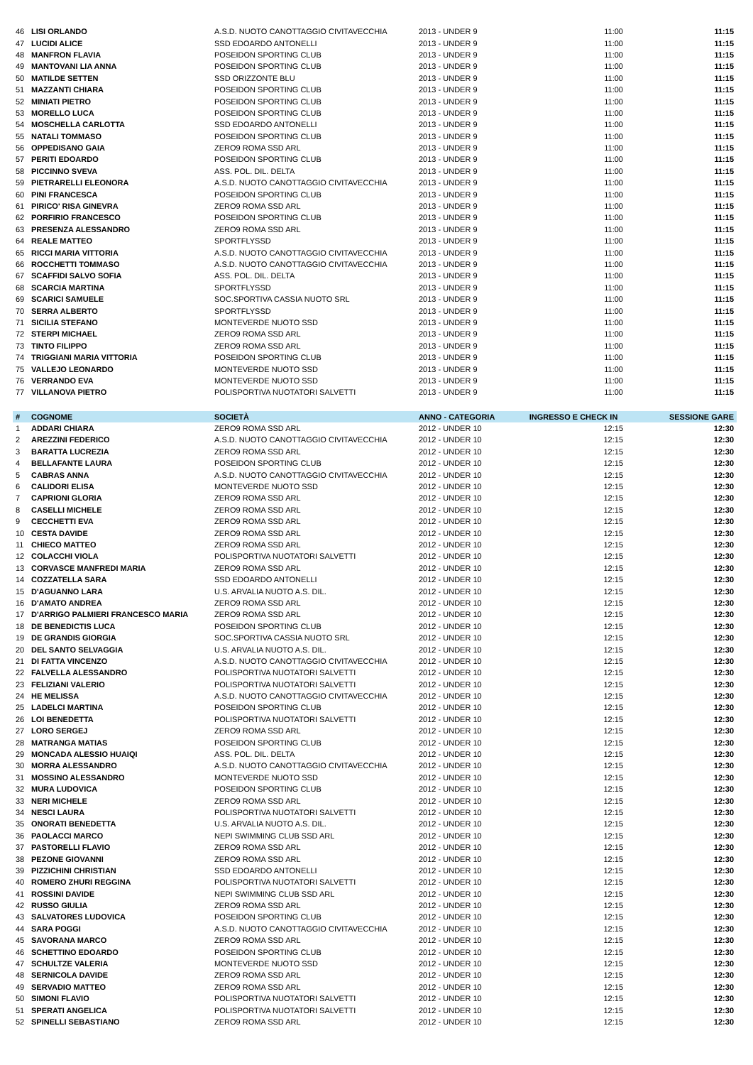| 46 | LISI ORLANDO | A.S.D. NUOTO CANOTTAGGIO CIVITAVECCHIA | 2013 - UNDER 9 | 11:00 | 11:15 |
| 47 | LUCIDI ALICE | SSD EDOARDO ANTONELLI | 2013 - UNDER 9 | 11:00 | 11:15 |
| 48 | MANFRON FLAVIA | POSEIDON SPORTING CLUB | 2013 - UNDER 9 | 11:00 | 11:15 |
| 49 | MANTOVANI LIA ANNA | POSEIDON SPORTING CLUB | 2013 - UNDER 9 | 11:00 | 11:15 |
| 50 | MATILDE SETTEN | SSD ORIZZONTE BLU | 2013 - UNDER 9 | 11:00 | 11:15 |
| 51 | MAZZANTI CHIARA | POSEIDON SPORTING CLUB | 2013 - UNDER 9 | 11:00 | 11:15 |
| 52 | MINIATI PIETRO | POSEIDON SPORTING CLUB | 2013 - UNDER 9 | 11:00 | 11:15 |
| 53 | MORELLO LUCA | POSEIDON SPORTING CLUB | 2013 - UNDER 9 | 11:00 | 11:15 |
| 54 | MOSCHELLA CARLOTTA | SSD EDOARDO ANTONELLI | 2013 - UNDER 9 | 11:00 | 11:15 |
| 55 | NATALI TOMMASO | POSEIDON SPORTING CLUB | 2013 - UNDER 9 | 11:00 | 11:15 |
| 56 | OPPEDISANO GAIA | ZERO9 ROMA SSD ARL | 2013 - UNDER 9 | 11:00 | 11:15 |
| 57 | PERITI EDOARDO | POSEIDON SPORTING CLUB | 2013 - UNDER 9 | 11:00 | 11:15 |
| 58 | PICCINNO SVEVA | ASS. POL. DIL. DELTA | 2013 - UNDER 9 | 11:00 | 11:15 |
| 59 | PIETRARELLI ELEONORA | A.S.D. NUOTO CANOTTAGGIO CIVITAVECCHIA | 2013 - UNDER 9 | 11:00 | 11:15 |
| 60 | PINI FRANCESCA | POSEIDON SPORTING CLUB | 2013 - UNDER 9 | 11:00 | 11:15 |
| 61 | PIRICO' RISA GINEVRA | ZERO9 ROMA SSD ARL | 2013 - UNDER 9 | 11:00 | 11:15 |
| 62 | PORFIRIO FRANCESCO | POSEIDON SPORTING CLUB | 2013 - UNDER 9 | 11:00 | 11:15 |
| 63 | PRESENZA ALESSANDRO | ZERO9 ROMA SSD ARL | 2013 - UNDER 9 | 11:00 | 11:15 |
| 64 | REALE MATTEO | SPORTFLYSSD | 2013 - UNDER 9 | 11:00 | 11:15 |
| 65 | RICCI MARIA VITTORIA | A.S.D. NUOTO CANOTTAGGIO CIVITAVECCHIA | 2013 - UNDER 9 | 11:00 | 11:15 |
| 66 | ROCCHETTI TOMMASO | A.S.D. NUOTO CANOTTAGGIO CIVITAVECCHIA | 2013 - UNDER 9 | 11:00 | 11:15 |
| 67 | SCAFFIDI SALVO SOFIA | ASS. POL. DIL. DELTA | 2013 - UNDER 9 | 11:00 | 11:15 |
| 68 | SCARCIA MARTINA | SPORTFLYSSD | 2013 - UNDER 9 | 11:00 | 11:15 |
| 69 | SCARICI SAMUELE | SOC.SPORTIVA CASSIA NUOTO SRL | 2013 - UNDER 9 | 11:00 | 11:15 |
| 70 | SERRA ALBERTO | SPORTFLYSSD | 2013 - UNDER 9 | 11:00 | 11:15 |
| 71 | SICILIA STEFANO | MONTEVERDE NUOTO SSD | 2013 - UNDER 9 | 11:00 | 11:15 |
| 72 | STERPI MICHAEL | ZERO9 ROMA SSD ARL | 2013 - UNDER 9 | 11:00 | 11:15 |
| 73 | TINTO FILIPPO | ZERO9 ROMA SSD ARL | 2013 - UNDER 9 | 11:00 | 11:15 |
| 74 | TRIGGIANI MARIA VITTORIA | POSEIDON SPORTING CLUB | 2013 - UNDER 9 | 11:00 | 11:15 |
| 75 | VALLEJO LEONARDO | MONTEVERDE NUOTO SSD | 2013 - UNDER 9 | 11:00 | 11:15 |
| 76 | VERRANDO EVA | MONTEVERDE NUOTO SSD | 2013 - UNDER 9 | 11:00 | 11:15 |
| 77 | VILLANOVA PIETRO | POLISPORTIVA NUOTATORI SALVETTI | 2013 - UNDER 9 | 11:00 | 11:15 |
| # | COGNOME | SOCIETÀ | ANNO - CATEGORIA | INGRESSO E CHECK IN | SESSIONE GARE |
| --- | --- | --- | --- | --- | --- |
| 1 | ADDARI CHIARA | ZERO9 ROMA SSD ARL | 2012 - UNDER 10 | 12:15 | 12:30 |
| 2 | AREZZINI FEDERICO | A.S.D. NUOTO CANOTTAGGIO CIVITAVECCHIA | 2012 - UNDER 10 | 12:15 | 12:30 |
| 3 | BARATTA LUCREZIA | ZERO9 ROMA SSD ARL | 2012 - UNDER 10 | 12:15 | 12:30 |
| 4 | BELLAFANTE LAURA | POSEIDON SPORTING CLUB | 2012 - UNDER 10 | 12:15 | 12:30 |
| 5 | CABRAS ANNA | A.S.D. NUOTO CANOTTAGGIO CIVITAVECCHIA | 2012 - UNDER 10 | 12:15 | 12:30 |
| 6 | CALIDORI ELISA | MONTEVERDE NUOTO SSD | 2012 - UNDER 10 | 12:15 | 12:30 |
| 7 | CAPRIONI GLORIA | ZERO9 ROMA SSD ARL | 2012 - UNDER 10 | 12:15 | 12:30 |
| 8 | CASELLI MICHELE | ZERO9 ROMA SSD ARL | 2012 - UNDER 10 | 12:15 | 12:30 |
| 9 | CECCHETTI EVA | ZERO9 ROMA SSD ARL | 2012 - UNDER 10 | 12:15 | 12:30 |
| 10 | CESTA DAVIDE | ZERO9 ROMA SSD ARL | 2012 - UNDER 10 | 12:15 | 12:30 |
| 11 | CHIECO MATTEO | ZERO9 ROMA SSD ARL | 2012 - UNDER 10 | 12:15 | 12:30 |
| 12 | COLACCHI VIOLA | POLISPORTIVA NUOTATORI SALVETTI | 2012 - UNDER 10 | 12:15 | 12:30 |
| 13 | CORVASCE MANFREDI MARIA | ZERO9 ROMA SSD ARL | 2012 - UNDER 10 | 12:15 | 12:30 |
| 14 | COZZATELLA SARA | SSD EDOARDO ANTONELLI | 2012 - UNDER 10 | 12:15 | 12:30 |
| 15 | D'AGUANNO LARA | U.S. ARVALIA NUOTO A.S. DIL. | 2012 - UNDER 10 | 12:15 | 12:30 |
| 16 | D'AMATO ANDREA | ZERO9 ROMA SSD ARL | 2012 - UNDER 10 | 12:15 | 12:30 |
| 17 | D'ARRIGO PALMIERI FRANCESCO MARIA | ZERO9 ROMA SSD ARL | 2012 - UNDER 10 | 12:15 | 12:30 |
| 18 | DE BENEDICTIS LUCA | POSEIDON SPORTING CLUB | 2012 - UNDER 10 | 12:15 | 12:30 |
| 19 | DE GRANDIS GIORGIA | SOC.SPORTIVA CASSIA NUOTO SRL | 2012 - UNDER 10 | 12:15 | 12:30 |
| 20 | DEL SANTO SELVAGGIA | U.S. ARVALIA NUOTO A.S. DIL. | 2012 - UNDER 10 | 12:15 | 12:30 |
| 21 | DI FATTA VINCENZO | A.S.D. NUOTO CANOTTAGGIO CIVITAVECCHIA | 2012 - UNDER 10 | 12:15 | 12:30 |
| 22 | FALVELLA ALESSANDRO | POLISPORTIVA NUOTATORI SALVETTI | 2012 - UNDER 10 | 12:15 | 12:30 |
| 23 | FELIZIANI VALERIO | POLISPORTIVA NUOTATORI SALVETTI | 2012 - UNDER 10 | 12:15 | 12:30 |
| 24 | HE MELISSA | A.S.D. NUOTO CANOTTAGGIO CIVITAVECCHIA | 2012 - UNDER 10 | 12:15 | 12:30 |
| 25 | LADELCI MARTINA | POSEIDON SPORTING CLUB | 2012 - UNDER 10 | 12:15 | 12:30 |
| 26 | LOI BENEDETTA | POLISPORTIVA NUOTATORI SALVETTI | 2012 - UNDER 10 | 12:15 | 12:30 |
| 27 | LORO SERGEJ | ZERO9 ROMA SSD ARL | 2012 - UNDER 10 | 12:15 | 12:30 |
| 28 | MATRANGA MATIAS | POSEIDON SPORTING CLUB | 2012 - UNDER 10 | 12:15 | 12:30 |
| 29 | MONCADA ALESSIO HUAIQI | ASS. POL. DIL. DELTA | 2012 - UNDER 10 | 12:15 | 12:30 |
| 30 | MORRA ALESSANDRO | A.S.D. NUOTO CANOTTAGGIO CIVITAVECCHIA | 2012 - UNDER 10 | 12:15 | 12:30 |
| 31 | MOSSINO ALESSANDRO | MONTEVERDE NUOTO SSD | 2012 - UNDER 10 | 12:15 | 12:30 |
| 32 | MURA LUDOVICA | POSEIDON SPORTING CLUB | 2012 - UNDER 10 | 12:15 | 12:30 |
| 33 | NERI MICHELE | ZERO9 ROMA SSD ARL | 2012 - UNDER 10 | 12:15 | 12:30 |
| 34 | NESCI LAURA | POLISPORTIVA NUOTATORI SALVETTI | 2012 - UNDER 10 | 12:15 | 12:30 |
| 35 | ONORATI BENEDETTA | U.S. ARVALIA NUOTO A.S. DIL. | 2012 - UNDER 10 | 12:15 | 12:30 |
| 36 | PAOLACCI MARCO | NEPI SWIMMING CLUB SSD ARL | 2012 - UNDER 10 | 12:15 | 12:30 |
| 37 | PASTORELLI FLAVIO | ZERO9 ROMA SSD ARL | 2012 - UNDER 10 | 12:15 | 12:30 |
| 38 | PEZONE GIOVANNI | ZERO9 ROMA SSD ARL | 2012 - UNDER 10 | 12:15 | 12:30 |
| 39 | PIZZICHINI CHRISTIAN | SSD EDOARDO ANTONELLI | 2012 - UNDER 10 | 12:15 | 12:30 |
| 40 | ROMERO ZHURI REGGINA | POLISPORTIVA NUOTATORI SALVETTI | 2012 - UNDER 10 | 12:15 | 12:30 |
| 41 | ROSSINI DAVIDE | NEPI SWIMMING CLUB SSD ARL | 2012 - UNDER 10 | 12:15 | 12:30 |
| 42 | RUSSO GIULIA | ZERO9 ROMA SSD ARL | 2012 - UNDER 10 | 12:15 | 12:30 |
| 43 | SALVATORES LUDOVICA | POSEIDON SPORTING CLUB | 2012 - UNDER 10 | 12:15 | 12:30 |
| 44 | SARA POGGI | A.S.D. NUOTO CANOTTAGGIO CIVITAVECCHIA | 2012 - UNDER 10 | 12:15 | 12:30 |
| 45 | SAVORANA MARCO | ZERO9 ROMA SSD ARL | 2012 - UNDER 10 | 12:15 | 12:30 |
| 46 | SCHETTINO EDOARDO | POSEIDON SPORTING CLUB | 2012 - UNDER 10 | 12:15 | 12:30 |
| 47 | SCHULTZE VALERIA | MONTEVERDE NUOTO SSD | 2012 - UNDER 10 | 12:15 | 12:30 |
| 48 | SERNICOLA DAVIDE | ZERO9 ROMA SSD ARL | 2012 - UNDER 10 | 12:15 | 12:30 |
| 49 | SERVADIO MATTEO | ZERO9 ROMA SSD ARL | 2012 - UNDER 10 | 12:15 | 12:30 |
| 50 | SIMONI FLAVIO | POLISPORTIVA NUOTATORI SALVETTI | 2012 - UNDER 10 | 12:15 | 12:30 |
| 51 | SPERATI ANGELICA | POLISPORTIVA NUOTATORI SALVETTI | 2012 - UNDER 10 | 12:15 | 12:30 |
| 52 | SPINELLI SEBASTIANO | ZERO9 ROMA SSD ARL | 2012 - UNDER 10 | 12:15 | 12:30 |